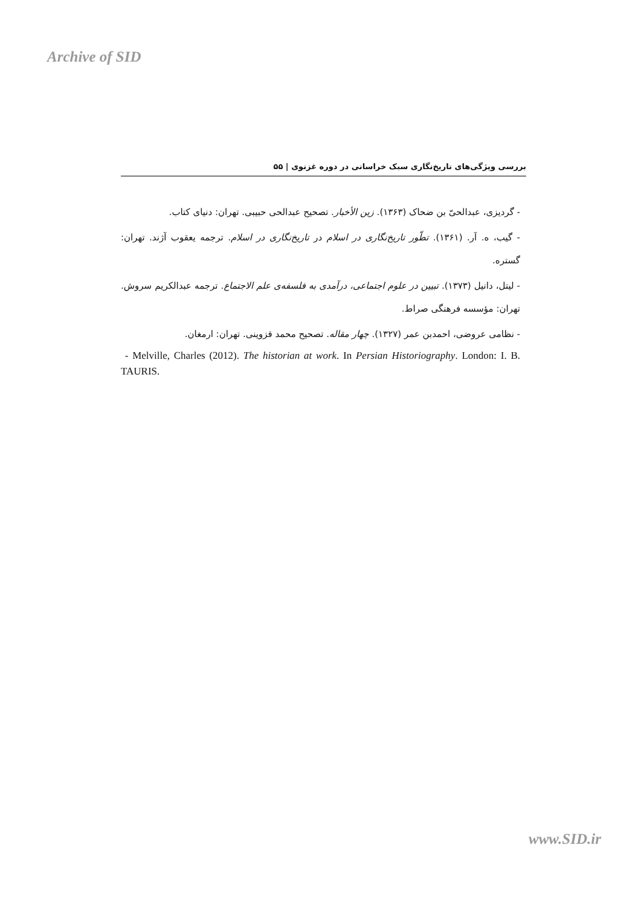Archive of SID
بررسی ویژگی‌های تاریخ‌نگاری سبک خراسانی در دوره غزنوی | ۵۵
- گردیزی، عبدالحیّ بن ضحاک (۱۳۶۳). زین الأخبار. تصحیح عبدالحی حبیبی. تهران: دنیای کتاب.
- گیب، ه. آر. (۱۳۶۱). تطّور تاریخ‌نگاری در اسلام در تاریخ‌نگاری در اسلام. ترجمه یعقوب آژند. تهران: گستره.
- لیتل، دانیل (۱۳۷۳). تبیین در علوم اجتماعی، درآمدی به فلسفه‌ی علم الاجتماع. ترجمه عبدالکریم سروش. تهران: مؤسسه فرهنگی صراط.
- نظامی عروضی، احمدبن عمر (۱۳۲۷). چهار مقاله. تصحیح محمد قزوینی. تهران: ارمغان.
- Melville, Charles (2012). The historian at work. In Persian Historiography. London: I. B. TAURIS.
www.SID.ir